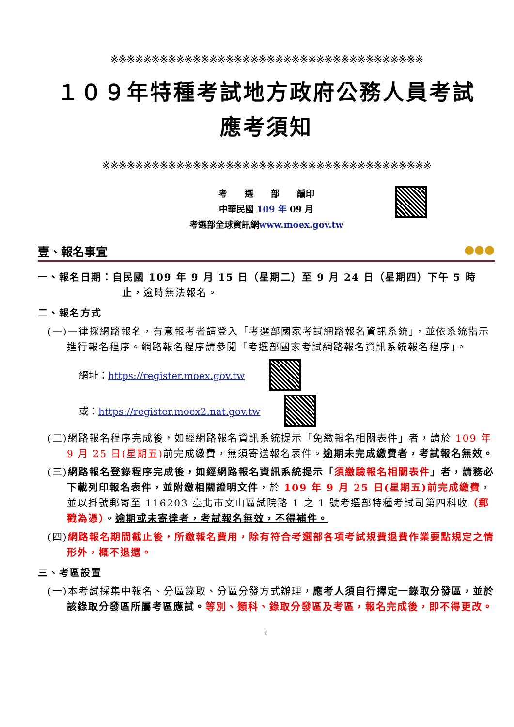※※※※※※※※※※※※※※※※※※※※※※※※※※※※※※※※※※※※※※
１０９年特種考試地方政府公務人員考試
應考須知
※※※※※※※※※※※※※※※※※※※※※※※※※※※※※※※※※※※※※※※※
考　　選　　部　　編印
中華民國 109 年 09 月
考選部全球資訊網www.moex.gov.tw
壹、報名事宜 ●●●
一、報名日期：自民國 109 年 9 月 15 日（星期二）至 9 月 24 日（星期四）下午 5 時止，逾時無法報名。
二、報名方式
(一)一律採網路報名，有意報考者請登入「考選部國家考試網路報名資訊系統」，並依系統指示進行報名程序。網路報名程序請參閱「考選部國家考試網路報名資訊系統報名程序」。
網址：https://register.moex.gov.tw
或：https://register.moex2.nat.gov.tw
(二)網路報名程序完成後，如經網路報名資訊系統提示「免繳報名相關表件」者，請於 109 年 9 月 25 日(星期五) 前完成繳費，無須寄送報名表件。逾期未完成繳費者，考試報名無效。
(三)網路報名登錄程序完成後，如經網路報名資訊系統提示「須繳驗報名相關表件」者，請務必下載列印報名表件，並附繳相關證明文件，於 109 年 9 月 25 日(星期五)前完成繳費，並以掛號郵寄至 116203 臺北市文山區試院路 1 之 1 號考選部特種考試司第四科收（郵戳為憑）。逾期或未寄達者，考試報名無效，不得補件。
(四)網路報名期間截止後，所繳報名費用，除有符合考選部各項考試規費退費作業要點規定之情形外，概不退還。
三、考區設置
(一)本考試採集中報名、分區錄取、分區分發方式辦理，應考人須自行擇定一錄取分發區，並於該錄取分發區所屬考區應試。等別、類科、錄取分發區及考區，報名完成後，即不得更改。
1